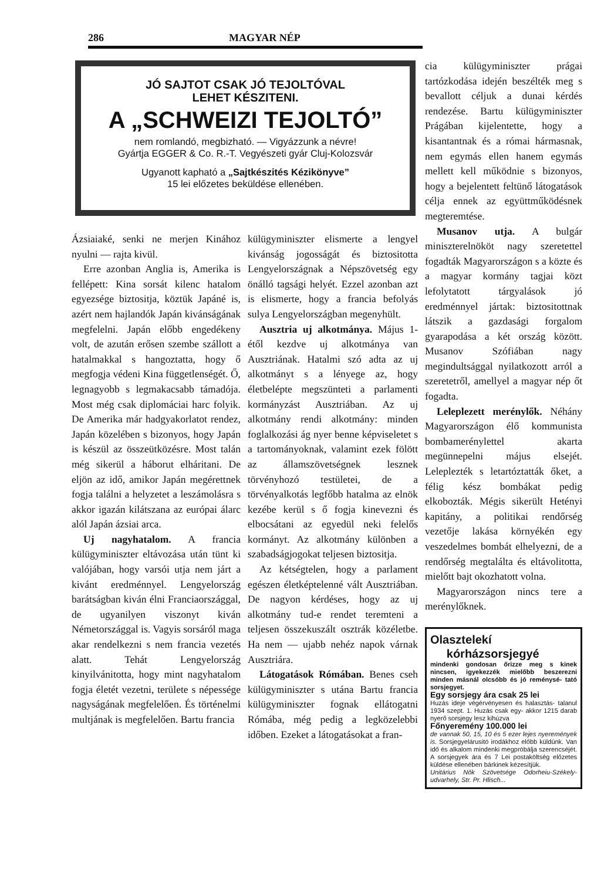286 MAGYAR NÉP
JÓ SAJTOT CSAK JÓ TEJOLTÓVAL
LEHET KÉSZITENI.
A „SCHWEIZI TEJOLTÓ”
nem romlandó, megbizható. — Vigyázzunk a névre!
Gyártja EGGER & Co. R.-T. Vegyészeti gyár Cluj-Kolozsvár
Ugyanott kapható a „Sajtkészités Kézikönyve”
15 lei előzetes beküldése ellenében.
Ázsiaiaké, senki ne merjen Kinához nyulni — rajta kivül.
Erre azonban Anglia is, Amerika is fellépett: Kina sorsát kilenc hatalom egyezsége biztositja, köztük Japáné is, azért nem hajlandók Japán kivánságának megfelelni. Japán előbb engedékeny volt, de azután erősen szembe szállott a hatalmakkal s hangoztatta, hogy ő megfogja védeni Kina függetlenségét. Ő, legnagyobb s legmakacsabb támadója. Most még csak diplomáciai harc folyik. De Amerika már hadgyakorlatot rendez, Japán közelében s bizonyos, hogy Japán is készül az összeütközésre. Most talán még sikerül a háborut elháritani. De eljön az idő, amikor Japán megérettnek fogja találni a helyzetet a leszámolásra s akkor igazán kilátszana az európai álarc alól Japán ázsiai arca.
Uj nagyhatalom. A francia külügyminiszter eltávozása után tünt ki valójában, hogy varsói utja nem járt a kivánt eredménnyel. Lengyelország barátságban kiván élni Franciaországgal, de ugyanilyen viszonyt kiván Németországgal is. Vagyis sorsáról maga akar rendelkezni s nem francia vezetés alatt. Tehát Lengyelország kinyilvánitotta, hogy mint nagyhatalom fogja életét vezetni, területe s népessége nagyságának megfelelően. És történelmi multjának is megfelelően. Bartu francia
külügyminiszter elismerte a lengyel kivánság jogosságát és biztositotta Lengyelországnak a Népszövetség egy önálló tagsági helyét. Ezzel azonban azt is elismerte, hogy a francia befolyás sulya Lengyelországban megenyhült.
Ausztria uj alkotmánya. Május 1-étől kezdve uj alkotmánya van Ausztriának. Hatalmi szó adta az uj alkotmányt s a lényege az, hogy életbelépte megszünteti a parlamenti kormányzást Ausztriában. Az uj alkotmány rendi alkotmány: minden foglalkozási ág nyer benne képviseletet s a tartományoknak, valamint ezek fölött az államszövetségnek lesznek törvényhozó testületei, de a törvényalkotás legfőbb hatalma az elnök kezébe kerül s ő fogja kinevezni és elbocsátani az egyedül neki felelős kormányt. Az alkotmány különben a szabadságjogokat teljesen biztositja.
Az kétségtelen, hogy a parlament egészen életképtelenné vált Ausztriában. De nagyon kérdéses, hogy az uj alkotmány tud-e rendet teremteni a teljesen összekuszált osztrák közéletbe. Ha nem — ujabb nehéz napok várnak Ausztriára.
Látogatások Rómában. Benes cseh külügyminiszter s utána Bartu francia külügyminiszter fognak ellátogatni Rómába, még pedig a legközelebbi időben. Ezeket a látogatásokat a fran-
cia külügyminiszter prágai tartózkodása idején beszélték meg s bevallott céljuk a dunai kérdés rendezése. Bartu külügyminiszter Prágában kijelentette, hogy a kisantantnak és a római hármasnak, nem egymás ellen hanem egymás mellett kell működnie s bizonyos, hogy a bejelentett feltünő látogatások célja ennek az együttműködésnek megteremtése.
Musanov utja. A bulgár miniszterelnököt nagy szeretettel fogadták Magyarországon s a közte és a magyar kormány tagjai közt lefolytatott tárgyalások jó eredménnyel jártak: biztositottnak látszik a gazdasági forgalom gyarapodása a két ország között. Musanov Szófiában nagy megindultsággal nyilatkozott arról a szeretetről, amellyel a magyar nép őt fogadta.
Leleplezett merénylők. Néhány Magyarországon élő kommunista bombamerénylettel akarta megünnepelni május elsejét. Leleplezték s letartóztatták őket, a félig kész bombákat pedig elkobozták. Mégis sikerült Hetényi kapitány, a politikai rendőrség vezetője lakása környékén egy veszedelmes bombát elhelyezni, de a rendőrség megtalálta és eltávolitotta, mielőtt bajt okozhatott volna.
Magyarországon nincs tere a merénylőknek.
Olasztelekí
kórházsorsjegyé
mindenki gondosan őrizze meg s kinek nincsen, igyekezzék mielőbb beszerezni minden másnál olcsóbb és jó reménysé- tató sorsjegyet.
Egy sorsjegy ára csak 25 lei
Huzás ideje végérvényesen és halasztás- talanul 1934 szept. 1. Huzás csak egy- akkor 1215 darab nyerő sorsjegy lesz kihúzva
Főnyeremény 100.000 lei
de vannak 50, 15, 10 és 5 ezer lejes nyeremények is. Sorsjegyelárusitó irodákhoz előbb küldünk. Van idő és alkalom mindenki megpróbálja szerencséjét. A sorsjegyek ára és 7 Lei postaköltség előzetes küldése ellenében bárkinek kézesítjük.
Unitárius Nők Szövetsége Odorheiu-Székely- udvarhely, Str. Pr. Hlisch...